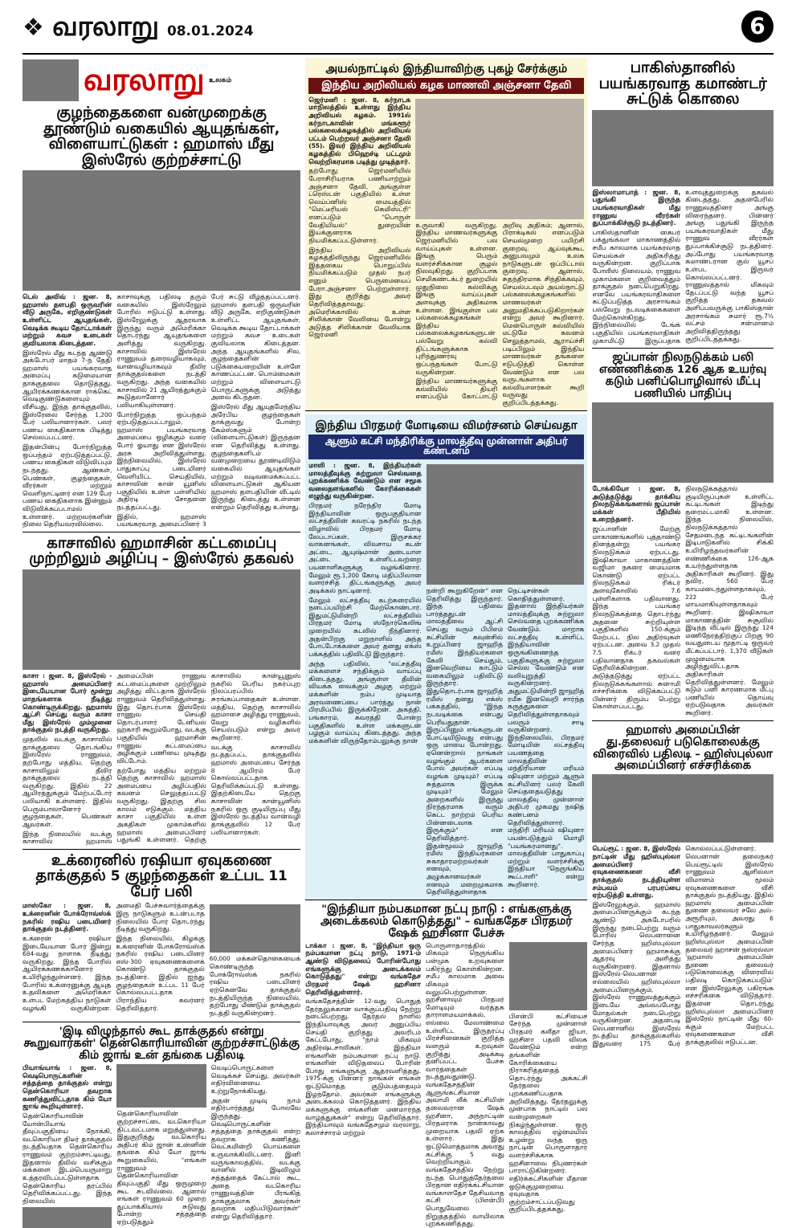❖ வரலாறு 08.01.2024
6
வரலாறு உலகம்
குழந்தைகளை வன்முறைக்கு தூண்டும் வகையில் ஆயுதங்கள், விளையாட்டுகள் : ஹமாஸ் மீது இஸ்ரேல் குற்றச்சாட்டு
டெல் அவிவ் : ஜன. 8, ஹமாஸ் தளபதி ஒருவரின் வீடு அருகே, எறிகுண்டுகள் உள்ளிட்ட ஆயுதங்கள், வெடிக்க கூடிய தோட்டாக்கள் மற்றும் கவச உடைகள் குவியலாக கிடைத்தன.
இஸ்ரேல் மீது கடந்த ஆண்டு அக்டோபர் மாதம் 7-ந் தேதி ஹமாஸ் பயங்கரவாத அமைப்பு கடுமையான தாக்குதலை தொடுத்தது. ஆயிரக்கணக்கான ராக்கெட் வெடிகுண்டுகளையும் வீசியது. இந்த தாக்குதலில், இஸ்ரேலை சேர்ந்த 1,200 பேர் பலியானார்கள். பலர் பணய கைதிகளாக பிடித்து செல்லப்பட்டனர்.
இதன்பின்பு போர்நிறுத்த ஒப்பந்தம் ஏற்படுத்தப்பட்டு, பணய கைதிகள் விடுவிப்பும் நடந்தது. ஆண்கள், பெண்கள், குழந்தைகள், வீரர்கள் மற்றும் வெளிநாட்டினர் என 129 பேர் பணய கைதிகளாக இன்னும் விடுவிக்கப்படாமல் உள்ளனர். மற்றவர்களின் நிலை தெரியவரவில்லை.
காசாவுக்கு பதிலடி தரும் வகையில் இஸ்ரேலும் போரில் ஈடுபட்டு உள்ளது. இஸ்ரேலுக்கு ஆதரவாக இருந்து வரும் அமெரிக்கா தொடர்ந்து ஆயுதங்களை அளித்து வருகிறது. காசாவில் இஸ்ரேல் ராணுவம் தரைவழியாகவும், வான்வழியாகவும் தீவிர தாக்குதல்களை நடத்தி வருகிறது. அந்த வகையில் காசாவில் 21 ஆயிரத்துக்கும் கூடுதலானோர் பலியாகியுள்ளனர்.
போர்நிறுத்த ஒப்பந்தம் ஏற்படுத்தப்பட்டாலும், ஹமாஸ் பயங்கரவாத அமைப்பை ஒழிக்கும் வரை போர் ஓயாது என இஸ்ரேல் அரசு அறிவித்துள்ளது. இந்நிலையில், இஸ்ரேல் பாதுகாப்பு படையினர் வெளியிட்ட செய்தியில், காசாவின் கான் யூனிஸ் பகுதியில் உள்ள பள்ளியில் அதிரடி சோதனை நடத்தப்பட்டது.
இதில், ஹமாஸ் பயங்கரவாத அமைப்பினர் 3 பேர் சுட்டு வீழ்த்தப்பட்டனர். ஹமாஸ் தளபதி ஒருவரின் வீடு அருகே, எறிகுண்டுகள் உள்ளிட்ட ஆயுதங்கள், வெடிக்க கூடிய தோட்டாக்கள் மற்றும் கவச உடைகள் குவியலாக கிடைத்தன. அந்த ஆயுதங்களில் சில, குழந்தைகளின் படுக்கையறையின் உள்ளே காணப்பட்டன. பொம்மைகள் மற்றும் விளையாட்டு பொருட்களுக்கு அடுத்து அவை கிடந்தன.
இஸ்ரேல் மீது ஆயுதமேந்திய அரேபிய குழந்தைகள் தாக்குவது போன்ற கேம்ஸ்களும் (விளையாட்டுகள்) இருந்தன என தெரிவித்து உள்ளது. குழந்தைகளிடம் வன்முறையை தூண்டிவிடும் வகையில் ஆயுதங்கள் மற்றும் வடிவமைக்கப்பட்ட விளையாட்டுகள் ஆகியன ஹமாஸ் தளபதியின் வீட்டில் இருந்து கிடைத்து உள்ளன என்றும் தெரிவித்து உள்ளது.
காசாவில் ஹமாசின் கட்டமைப்பு முற்றிலும் அழிப்பு – இஸ்ரேல் தகவல்
காசா : ஜன. 8, இஸ்ரேல் - ஹமாஸ் அமைப்பினர் இடையேயான போர் மூன்று மாதங்களாக நீடித்து கொண்டிருக்கிறது. ஹமாஸ் ஆட்சி செய்து வரும் காசா மீது இஸ்ரேல் மும்முனை தாக்குதல் நடத்தி வருகிறது.
முதலில் வடக்கு காசாவில் தாக்குதலை தொடங்கிய இஸ்ரேல் ராணுவம், தற்போது மத்திய, தெற்கு காசாவிலும் தீவிர தாக்குதலை நடத்தி வருகிறது. இதில் 22 ஆயிரத்துக்கும் மேற்பட்டோர் பலியாகி உள்ளனர். இதில் பெரும்பாலானோர் குழந்தைகள், பெண்கள் ஆவர்கள்.
இந்த நிலையில் வடக்கு காசாவில் ஹமாஸ் அமைப்பின் ராணுவ கட்டமைப்புகளை முற்றிலும் அழித்து விட்டதாக இஸ்ரேல் ராணுவம் தெரிவித்துள்ளது. இது தொடர்பாக இஸ்ரேல் ராணுவ செய்தி தொடர்பாளர் டேனியல் ஹகாரி கூறும்போது, வடக்கு பகுதியில் ஹமாசின் ராணுவ கட்டமைப்பை அழிக்கும் பணியை முடித்து விட்டோம்.
தற்போது மத்திய மற்றும் தெற்கு காசாவில் ஹமாஸ் அமைப்பை அழிப்பதில் கவனம் செலுத்தப்பட்டு வருகிறது. இதற்கு சில காலம் எடுக்கும். மத்திய காசா பகுதியில் உள்ள அகதிகள் முகாம்களில் ஹமாஸ் அமைப்பினர் பதுங்கி உள்ளனர். தெற்கு காசாவில் கான்யூனுஸ் நகரில் பெரிய நகர்ப்புற நிலப்பரப்பில் சுரங்கப்பாதைகள் உள்ளன. மத்திய, தெற்கு காசாவில் ஹமாசை அழித்து ராணுவம், வேறு வழிகளில் செயல்படும் என்று அவர் கூறினார்.
வடக்கு காசாவில் நடத்தப்பட்ட தாக்குதலில் ஹமாஸ் அமைப்பை சேர்ந்த 8 ஆயிரம் பேர் கொல்லப்பட்டதாக தெரிவிக்கப்பட்டு உள்ளது. இதற்கிடையே தெற்கு காசாவின் கான்யூனிஸ் நகரில் ஒரு குடியிருப்பு மீது இஸ்ரேல் நடத்திய வான்வழி தாக்குதலில் 12 பேர் பலியானார்கள்.
உக்ரைனில் ரஷியா ஏவுகணை தாக்குதல் 5 குழந்தைகள் உட்பட 11 பேர் பலி
மாஸ்கோ : ஜன. 8, உக்ரைனின் போக்ரோவ்ஸ்க் நகரில் ரஷிய படையினர் தாக்குதல் நடத்தினர்.
உக்ரைன் - ரஷியா இடையேயான போர் இன்று 684-வது நாளாக நீடித்து வருகிறது. இந்த போரில் ஆயிரக்கணக்கானோர் உயிரிழந்துள்ளனர். இந்த போரில் உக்ரைனுக்கு ஆயுத உதவிகளை அமெரிக்கா உள்பட மேற்கத்திய நாடுகள் வழங்கி வருகின்றன. அமைதி பேச்சுவார்த்தைக்கு இரு நாடுகளும் உடன்படாத நிலையில் போர் தொடர்ந்து நீடித்து வருகிறது.
இந்த நிலையில், கிழக்கு உக்ரைனின் போக்ரோவ்ஸ்க் நகரில் ரஷிய படையினர் எஸ்-300 ஏவுகணைகளைக் கொண்டு தாக்குதல் நடத்தினர். இதில் ஐந்து குழந்தைகள் உட்பட 11 பேர் கொல்லப்பட்டதாக பிராந்திய கவர்னர் தெரிவித்தார்.
60,000 மக்கள்தொகையைக் கொண்டிருந்த போக்ரோவ்ஸ்க் நகரில் ரஷிய படையினர் ஏற்கெனவே தாக்குதல் நடத்தியிருந்த நிலையில், தற்போது மீண்டும் தாக்குதல் நடத்தி வருகின்றனர்.
'இடி விழுந்தால் கூட தாக்குதல் என்று கூறுவார்கள்' தென்கொரியாவின் குற்றச்சாட்டுக்கு கிம் ஜாங் உன் தங்கை பதிலடி
பியாங்யாங் : ஜன. 8, வெடிபொருட்களின் சத்தத்தை தாக்குதல் என்று தென்கொரியா தவறாக கணித்துவிட்டதாக கிம் யோ ஜாங் கூறியுள்ளார்.
தென்கொரியாவின் யோன்பியாங் தீவுப்பகுதியை நோக்கி, வடகொரியா திடீர் தாக்குதல் நடத்தியதாக தென்கொரிய ராணுவம் குற்றம்சாட்டியது. இதனால் தீவில் வசிக்கும் மக்களை இடம்பெயருமாறு உத்தரவிடப்பட்டுள்ளதாக தென்கொரிய தரப்பில் தெரிவிக்கப்பட்டது. இந்த நிலையில்
தென்கொரியாவின் குற்றச்சாட்டை வடகொரியா திட்டவட்டமாக மறுத்துள்ளது. இதுகுறித்து வடகொரிய அதிபர் கிம் ஜான் உன்னின் தங்கை கிம் யோ ஜாங் கூறுகையில், "எங்கள் ராணுவம் தென்கொரியாவின் தீவுப்பகுதி மீது ஒருமுறை கூட சுடவில்லை. ஆனால் எங்கள் ராணுவம் 60 முறை துப்பாக்கியால் சுடுவது போன்ற சத்தத்தை ஏற்படுத்தும் வெடிப்பொருட்களை வெடிக்கச் செய்து, அவர்கள் எதிர்வினையை உற்றுநோக்கியது.
அதன் முடிவு நாம் எதிர்பார்த்தது போலவே இருந்தது. வெடிபொருட்களின் சத்தத்தை தாக்குதல் என்ற தவறாக கணித்து, வெட்கமின்றி பொய்களை உருவாக்கிவிட்டனர். இனி வருங்காலத்தில், வடக்கு வானில் இடிவிழும் சத்தத்தைக் கேட்டால் கூட, அதை வடகொரிய ராணுவத்தின் பீரங்கித் தாக்குதலாக அவர்கள் தவறாக மதிப்பிடுவார்கள்" என்று தெரிவித்தார்.
அயல்நாட்டில் இந்தியாவிற்கு புகழ் சேர்க்கும்
இந்திய அறிவியல் கழக மாணவி அஞ்சனா தேவி
ஜெர்மனி : ஜன. 8, கர்நாடக மாநிலத்தில் உள்ளது இந்திய அறிவியல் கழகம். 1991ல் கர்நாடகாவின் மங்களூர் பல்கலைக்கழகத்தில் அறிவியல் பட்டம் பெற்றவர் அஞ்சனா தேவி (55). இவர் இந்திய அறிவியல் கழகத்தில் பிஹெச்டி பட்டமும் வெற்றிகரமாக படித்து முடித்தார்.
தற்போது ஜெர்மனியில் பேராசிரியராக பணியாற்றும் அஞ்சனா தேவி, அங்குள்ள ட்ரெஸ்டன் பகுதியில் உள்ள லெய்ப்னிஸ் மையத்தில் "மெட்டீரியல் கெமிஸ்ட்ரி" எனப்படும் "பொருள் வேதியியல்" துறையின் இயக்குனராக நியமிக்கப்பட்டுள்ளார்.
இந்திய அறிவியல் கழகத்திலிருந்து ஜெர்மனியில் இத்தகைய பொறுப்பில் நியமிக்கப்படும் முதல் நபர் எனும் பெருமையைப் பேரா.அஞ்சனா பெற்றுள்ளார். இது குறித்து அவர் தெரிவித்ததாவது: அமெரிக்காவில் உள்ள சிலிக்கான் வேலியை போன்று அடுத்த சிலிக்கான் வேலியாக ஜெர்மனி
உருவாகி வருகிறது. இந்திய மாணவர்களுக்கு ஜெர்மனியில் பல வாய்ப்புகள் உள்ளன. இங்கு பெரும் வளர்ச்சிக்கான சூழல் நிலவுகிறது. குறிப்பாக செமிகண்டக்டர் துறையில் முதுநிலை கல்விக்கு இங்கு வாய்ப்புகள் அளவுக்கு அதிகமாக உள்ளன. இங்குள்ள பல பல்கலைக்கழகங்கள் இந்திய பல்கலைக்கழகங்களுடன் பல்வேறு கல்வி திட்டங்களுக்காக புரிந்துணர்வு ஒப்பந்தங்கள் போட்டு வருகின்றன.
இந்திய மாணவர்களுக்கு கல்வியில் தியரி எனப்படும் கோட்பாட்டு அறிவு அதிகம்; ஆனால், பிராக்டிகல் எனப்படும் செயல்முறை பயிற்சி குறைவு. ஆய்வுக்கூட அனுபவமும் உலக நாடுகளுடன் ஒப்பிட்டால் குறைவு. ஆனால், சுதந்திரமாக சிந்திக்கவும், செயல்படவும் அயல்நாட்டு பல்கலைக்கழகங்களில் மாணவர்கள் அனுமதிக்கப்படுகிறார்கள் என்று அவர் கூறினார். மென்பொருள் கல்வியில் மட்டுமே கவனம் செலுத்தாமல், ஆராய்ச்சி படிப்பிலும் இந்திய மாணவர்கள் தங்களை ஈடுபடுத்தி கொள்ள வேண்டும் என பல வருடங்களாக கல்வியாளர்கள் கூறி வருவது குறிப்பிடத்தக்கது.
இந்திய பிரதமர் மோடியை விமர்சனம் செய்வதா
ஆளும் கட்சி மந்திரிக்கு மாலத்தீவு முன்னாள் அதிபர் கண்டனம்
மாலி : ஜன. 8, இந்தியர்கள் மாலத்தீவுக்கு சுற்றுலா செல்வதை புறக்கணிக்க வேண்டும் என சமூக வலைதளங்களில் கோரிக்கைகள் எழுந்து வருகின்றன.
பிரதமர் நரேந்திர மோடி இந்தியாவின் ஒருபகுதியான லட்சத்தீவின் கவரட்டி நகரில் நடந்த விழாவில் பிரதமர் மோடி லேப்டாப்கள், இருசக்கர வாகனங்கள், விவசாய கடன் அட்டை, ஆயுஷ்மான் அடையாள அட்டை உள்ளிட்டவற்றை பயனாளிகளுக்கு வழங்கினார். மேலும் ரூ.1,200 கோடி மதிப்பிலான வளர்ச்சித் திட்டங்களுக்கு அவர் அடிக்கல் நாட்டினார்.
மேலும் லட்சத்தீவு கடற்கரையில் நடைப்பயிற்சி மேற்கொண்டார். இதுமட்டுமின்றி லட்சத்தீவில் பிரதமர் மோடி ஸ்நோர்கெலிங் முறையில் கடலில் நீந்தினார். அதன்பிறகு மறுநாளில் அந்த போட்டோக்களை அவர் தனது எக்ஸ் பக்கத்தில் பதிவிட்டு இருந்தார்.
அந்த பதிவில், "லட்சத்தீவு மக்களைச் சந்திக்கும் வாய்ப்பு கிடைத்தது. அங்குள்ள தீவின் வியக்க வைக்கும் அழகு மற்றும் மக்களின் நம்ப முடியாத அரவணைப்பை பார்த்து நான் பிரமிப்பில் இருக்கிறேன். அகத்தி, பங்காரம், கவரத்தி போன்ற பகுதிகளில் உள்ள மக்களுடன் பழகும் வாய்ப்பு கிடைத்தது. அந்த மக்களின் விருந்தோம்பலுக்கு நான்
நன்றி கூறுகிறேன்" என தெரிவித்து இருந்தார். இந்த பதிவை பார்த்ததுடன் மாலத்தீவை ஆட்சி செய்து வரும் பிபிஎம் கட்சியின் கவுன்சில் உறுப்பினர் ஜாஹித் ரமீஸ் இந்தியர்களை கேலி செய்தும், இனவெறியை காட்டும் வகையிலும் பதிவிட்டு இருந்தார். இதுதொடர்பாக ஜாஹித் ரமீஸ் தனது எக்ஸ் பக்கத்தில், "இந்த நடவடிக்கை என்பது பெரியதுதான். இருப்பினும் எங்களுடன் போட்டியிடுவது என்பது ஒரு மாயை போன்றது. ஏனென்றால் நாங்கள் வழங்கும் ஆபர்களை போல் அவர்கள் எப்படி வழங்க முடியும்? எப்படி சுத்தமாக இருக்க முடியும்? மேலும் அறைகளில் இருந்து நிரந்தரமாக வரும் கெட்ட நாற்றம் பெரிய பின்னடைவாக இருக்கும்" என தெரிவித்தார். இதன்மூலம் ஜாஹித் ரமீஸ் இந்தியர்களை சுகாதாரமற்றவர்கள் எனவும், அழுக்கானவர்கள் எனவும் மறைமுகமாக தெரிவித்துள்ளதாக நெட்டிசன்கள் கொதித்துள்ளனர். இதனால் இந்தியர்கள் மாலத்தீவுக்கு சுற்றுலா செல்வதை புறக்கணிக்க வேண்டும். மாறாக லட்சத்தீவு உள்ளிட்ட இந்தியாவின் ஒருங்கிணைந்த பகுதிகளுக்கு சுற்றுலா செல்ல வேண்டும் என வலியுறுத்தி வருகின்றனர். அதுமட்டுமின்றி ஜாஹித் ரமீசு இனவெறி சார்ந்த கருத்துகளை தெரிவித்துள்ளதாகவும் பலரும் சாடி வருகின்றனர். இந்நிலையில், பிரதமர் மோடியின் லட்சத்தீவு பயணத்தை மாலத்தீவின் மந்திரியான மரியம் ஷியுனா மற்றும் ஆளும் கட்சியினர் பலர் கேலி செய்ததையடுத்து மாலத்தீவு முன்னாள் அதிபர் முகமது நஷித் கண்டனம் தெரிவித்துள்ளார். மந்திரி மரியம் ஷியுனா பயன்படுத்தும் மொழி "பயங்கரமானது". மாலத்தீவின் பாதுகாப்பு மற்றும் வளர்ச்சிக்கு இந்தியா "நெருங்கிய கூட்டாளி" என்று கூறினார்.
"இந்தியா நம்பகமான நட்பு நாடு : எங்களுக்கு அடைக்கலம் கொடுத்தது" – வங்கதேச பிரதமர் ஷேக் ஹசினா பேச்சு
டாக்கா : ஜன. 8, "இந்தியா ஒரு நம்பகமான நட்பு நாடு, 1971-ம் ஆண்டு விடுதலைப் போரின்போது எங்களுக்கு அடைக்கலம் கொடுத்தது" என்று வங்கதேச பிரதமர் ஷேக் ஹசினா தெரிவித்துள்ளார்.
வங்கதேசத்தின் 12-வது பொதுத் தேர்தலுக்கான வாக்குப்பதிவு நேற்று நடைபெற்றது. தேர்தல் நாளில் இந்தியாவுக்கு அவர் அனுப்பிய செய்தி குறித்து அவரிடம் கேட்டபோது, "நாம் மிகவும் அதிர்ஷ்டசாலிகள். இந்தியா எங்களின் நம்பகமான நட்பு நாடு. எங்களின் விடுதலைப் போரின் போது எங்களுக்கு ஆதரவளித்தது. 1975-க்கு பின்னர் நாங்கள் எங்கள் ஒட்டுமொத்த குடும்பத்தையும் இழந்தோம். அவர்கள் எங்களுக்கு அடைக்கலம் கொடுத்தனர். இந்திய மக்களுக்கு எங்களின் மனமார்ந்த வாழ்த்துக்கள்" என்று தெரிவித்தார். இந்தியாவும் வங்கதேசமும் வரலாறு, கலாச்சாரம் மற்றும்
பொருளாதாரத்தில் மிகவும் நெருங்கிய பன்முக உறவுகளை பகிர்ந்து கொள்கின்றன. சமீப காலமாக அவை மிகவும் வலுப்பெற்றுள்ளன. ஹசீனாவும் பிரதமர் மோடியும் வர்த்தக தாராளமயமாக்கல், எல்லை மேலாண்மை உள்ளிட்ட இருதரப்பு பிரச்சினைகள் குறித்த வளரும் உறவுகள் குறித்து அடிக்கடி தனிப்பட்ட பேச்சு வார்த்தைகள் நடத்துவதுண்டு. வங்கதேசத்தின் ஆளுங்கட்சியான அவாமி லீக் கட்சியின் தலைவரான ஷேக் ஹசீனா, அந்நாட்டின் பிரதமராக நான்காவது முறையாக பதவி ஏற்க உள்ளார். இது ஒட்டுமொத்தமாக அவரது கட்சிக்கு 5 வது வெற்றியாகும். வங்கதேசத்தில் நேற்று நடந்த பொதுத்தேர்தலை பிரதான எதிர்க்கட்சியான வங்காளதேச தேசியவாத கட்சி (பிஎன்பி) பொதுவேலை நிறுத்தத்தில் வாயிலாக புறக்கணித்தது.
பிஎன்பி கட்சியைச் சேர்ந்த முன்னாள் பிரதமர் கலீதா ஜியா, ஹசீனா பதவி விலக வேண்டும் என்ற தங்களின் கோரிக்கையை நிராகரித்ததைத் தொடர்ந்து அக்கட்சி தேர்தலை புறக்கணிப்பதாக அறிவித்தது. தேர்தலுக்கு முன்பாக நாட்டில் பல வன்முறைகள் நிகழ்ந்துள்ளன. ஒரு காலத்தில் ஏழ்மையில் உழன்று வந்த ஒரு நாட்டின் பொருளாதார வளர்ச்சிக்காக ஹசீனாவை நிபுணர்கள் பாராட்டுகின்றனர். எதிர்க்கட்சிகளின் மீதான ஒடுக்குமுறையை ஏவுவதாக குற்றம்சாட்டப்படுவது குறிப்பிடத்தக்கது.
பாகிஸ்தானில் பயங்கரவாத கமாண்டர் சுட்டுக் கொலை
இஸ்லாமாபாத் : ஜன. 8, பதுங்கி இருந்த பயங்கரவாதிகள் மீது ராணுவ வீரர்கள் துப்பாக்கிச்சூடு நடத்தினர்.
பாகிஸ்தானின் கைபர் பக்துங்க்வா மாகாணத்தில் சமீப காலமாக பயங்கரவாத செயல்கள் அதிகரித்து வருகின்றன. குறிப்பாக போலீஸ் நிலையம், ராணுவ முகாம்களை குறிவைத்தும் தாக்குதல் நடைபெறுகிறது. எனவே பயங்கரவாதிகளை கட்டுப்படுத்த அரசாங்கம் பல்வேறு நடவடிக்கைகளை மேற்கொள்கிறது. இந்நிலையில் டேங்க் பகுதியில் பயங்கரவாதிகள் முகாமிட்டு இருப்பதாக உளவுத்துறைக்கு தகவல் கிடைத்தது. அதன்பேரில் ராணுவத்தினர் அங்கு விரைந்தனர். பின்னர் அங்கு பதுங்கி இருந்த பயங்கரவாதிகள் மீது ராணுவ வீரர்கள் துப்பாக்கிச்சூடு நடத்தினர். அப்போது பயங்கரவாத கமாண்டரான குல் யூசப் உள்பட இருவர் கொல்லப்பட்டனர். ராணுவத்தால் மிகவும் தேடப்பட்டு வந்த யூசப் குறித்த தகவல் அளிப்பவருக்கு பாகிஸ்தான் அரசாங்கம் சுமார் ரூ.7½ லட்சம் சன்மானம் அறிவித்திருந்தது குறிப்பிடத்தக்கது.
ஜப்பான் நிலநடுக்கம் பலி எண்ணிக்கை 126 ஆக உயர்வு கடும் பனிப்பொழிவால் மீட்பு பணியில் பாதிப்பு
டோக்கியோ : ஜன. 8, அடுத்தடுத்து தாக்கிய நிலநடுக்கங்களால் ஜப்பான் மக்கள் பீதியில் உறைந்தனர்.
ஜப்பானின் மேற்கு மாகாணங்களில் புத்தாண்டு தினத்தன்று பயங்கர நிலநடுக்கம் ஏற்பட்டது. இஷிகாவா மாகாணத்தின் வஜிமா நகரை மையமாக கொண்டு ஏற்பட்ட நிலநடுக்கம் ரிக்டர் அளவுகோலில் 7.6 புள்ளிகளாக பதிவானது. இந்த பயங்கர நிலநடுக்கத்தை தொடர்ந்து அதனை சுற்றியுள்ள பகுதிகளில் 150-க்கும் மேற்பட்ட நில அதிர்வுகள் ஏற்பட்டன. அவை 3.2 முதல் 7.5 ரிக்டர் வரை பதிவானதாக தகவல்கள் தெரிவிக்கின்றன. அடுத்தடுத்து ஏற்பட்ட நிலநடுக்கங்களால் சுனாமி எச்சரிக்கை விடுக்கப்பட்டு பின்னர் திரும்ப பெற்று கொள்ளப்பட்டது. நிலநடுக்கத்தால் குடியிருப்புகள் உள்ளிட்ட கட்டிடங்கள் இடிந்து தரைமட்டமாகி உள்ளன. இந்த நிலையில், நிலநடுக்கத்தால் சேதமடைந்த கட்டிடங்களின் இடிபாடுகளில் சிக்கி உயிரிழந்தவர்களின் எண்ணிக்கை 126-ஆக உயர்ந்துள்ளதாக அதிகாரிகள் கூறினர். இது தவிர, 560 பேர் காயமடைந்துள்ளதாகவும், 222 பேர் மாயமாகியுள்ளதாகவும் கூறினர். இஷிகாவா மாகாணத்தின் சுசூவில் இடிந்த வீட்டில் இருந்து 124 மணிநேரத்திற்குப் பிறகு 90 வயதுடைய மூதாட்டி ஒருவர் மீட்கப்பட்டார். 1,370 வீடுகள் முழுமையாக அழிந்துவிட்டதாக அதிகாரிகள் தெரிவித்துள்ளனர். மேலும் கடும் பனி காரணமாக மீட்பு பணியில் தொய்வு ஏற்படுவதாக அவர்கள் கூறினர்.
ஹமாஸ் அமைப்பின் து.தலைவர் படுகொலைக்கு விரைவில் பதிலடி – ஹிஸ்புல்லா அமைப்பினர் எச்சரிக்கை
பெய்ரூட் : ஜன. 8, இஸ்ரேல் நாட்டின் மீது ஹிஸ்புல்லா அமைப்பினர் ஏவுகணைகளை வீசி தாக்குதல் நடத்தியுள்ள சம்பவம் பரபரப்பை ஏற்படுத்தி உள்ளது.
இஸ்ரேலுக்கும், ஹமாஸ் அமைப்பினருக்கும் கடந்த ஆண்டு அக்டோபரில் இருந்து நடைபெற்று வரும் போரில் லெபனானை சேர்ந்த ஹிஸ்புல்லா அமைப்பினர் ஹமாசுக்கு ஆதரவு அளித்து வருகின்றனர். இதனால் இஸ்ரேல்-லெபனான் எல்லையில் ஹிஸ்புல்லா அமைப்பினருக்கும், இஸ்ரேல் ராணுவத்துக்கும் இடையே அவ்வப்போது மோதல்கள் நடைபெற்று வருகின்றன. அதன்படி லெபனானில் இஸ்ரேல் நடத்திய தாக்குதல்களில் இதுவரை 175 பேர் கொல்லப்பட்டுள்ளனர். லெபனான் தலைநகர் பெய்ரூட்டில் இஸ்ரேல் ராணுவம் ஆளில்லா விமானம் மூலம் ஏவுகணைகளை வீசி தாக்குதல் நடத்தியது. இதில் ஹமாஸ் அமைப்பின் துணை தலைவர் சலே அல்-அரூரியும், அவரது 6 பாதுகாவலர்களும் உயிரிழந்தனர். மேலும் ஹிஸ்புல்லா அமைப்பின் தலைவர் ஹாசன் நஸ்ரல்லா 'ஹமாஸ் அமைப்பின் துணை தலைவர் படுகொலைக்கு விரைவில் பதிலடி கொடுக்கப்படும்' என இஸ்ரேலுக்கு பகிரங்க எச்சரிக்கை விடுத்தார். இதனை தொடர்ந்து ஹிஸ்புல்லா அமைப்பினர் இஸ்ரேல் நாட்டின் மீது 60-க்கும் மேற்பட்ட ஏவுகணைகளை வீசி தாக்குதலில் ஈடுபட்டன.